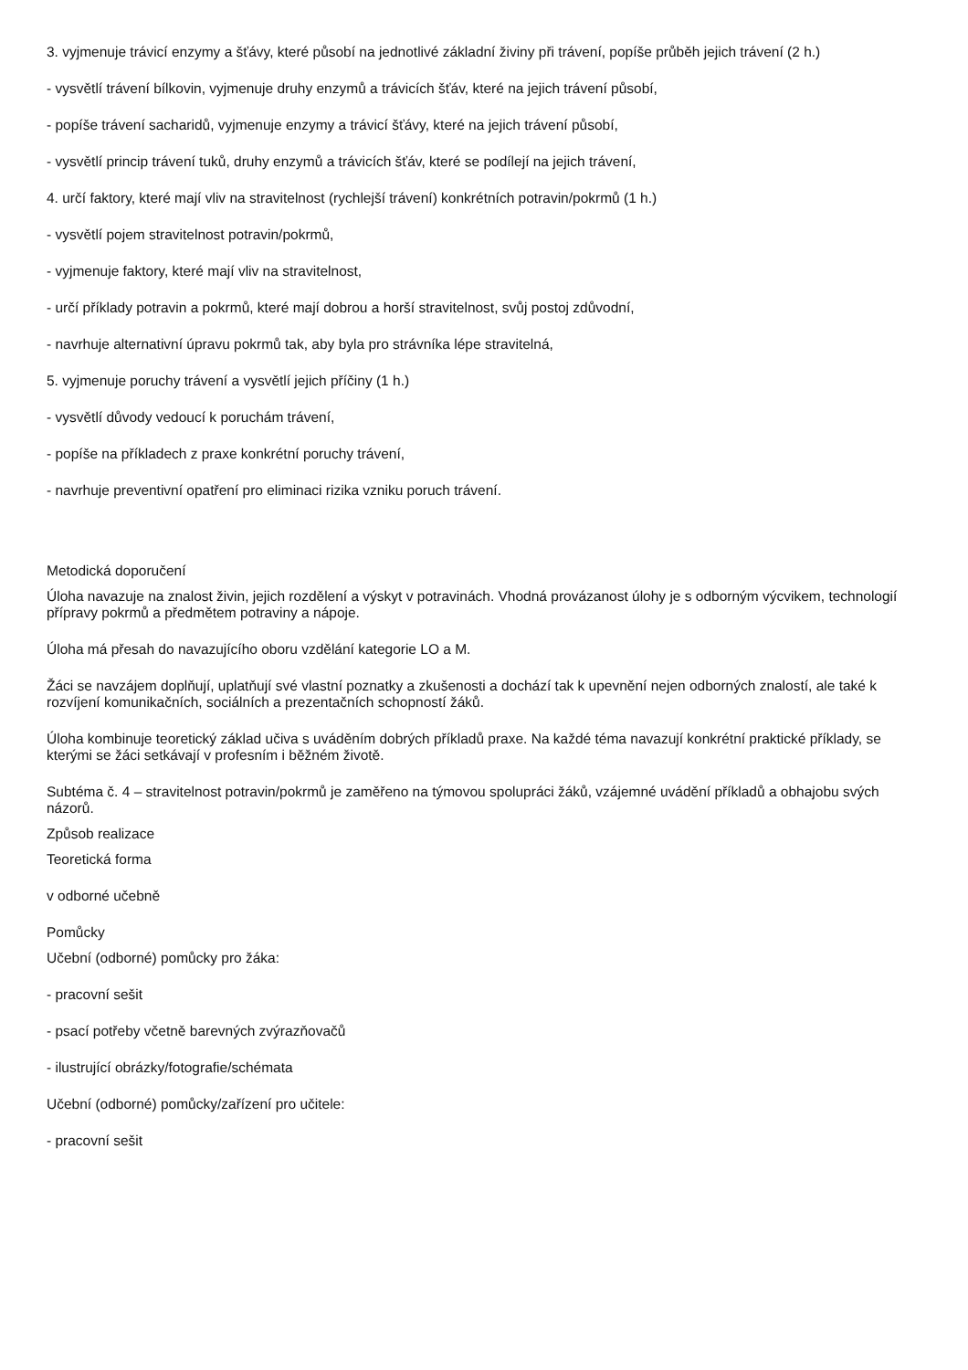3. vyjmenuje trávicí enzymy a šťávy, které působí na jednotlivé základní živiny při trávení, popíše průběh jejich trávení (2 h.)
- vysvětlí trávení bílkovin, vyjmenuje druhy enzymů a trávicích šťáv, které na jejich trávení působí,
- popíše trávení sacharidů, vyjmenuje enzymy a trávicí šťávy, které na jejich trávení působí,
- vysvětlí princip trávení tuků, druhy enzymů a trávicích šťáv, které se podílejí na jejich trávení,
4. určí faktory, které mají vliv na stravitelnost (rychlejší trávení) konkrétních potravin/pokrmů (1 h.)
- vysvětlí pojem stravitelnost potravin/pokrmů,
- vyjmenuje faktory, které mají vliv na stravitelnost,
- určí příklady potravin a pokrmů, které mají dobrou a horší stravitelnost, svůj postoj zdůvodní,
- navrhuje alternativní úpravu pokrmů tak, aby byla pro strávníka lépe stravitelná,
5. vyjmenuje poruchy trávení a vysvětlí jejich příčiny (1 h.)
- vysvětlí důvody vedoucí k poruchám trávení,
- popíše na příkladech z praxe konkrétní poruchy trávení,
- navrhuje preventivní opatření pro eliminaci rizika vzniku poruch trávení.
Metodická doporučení
Úloha navazuje na znalost živin, jejich rozdělení a výskyt v potravinách. Vhodná provázanost úlohy je s odborným výcvikem, technologií přípravy pokrmů a předmětem potraviny a nápoje.
Úloha má přesah do navazujícího oboru vzdělání kategorie LO a M.
Žáci se navzájem doplňují, uplatňují své vlastní poznatky a zkušenosti a dochází tak k upevnění nejen odborných znalostí, ale také k rozvíjení komunikačních, sociálních a prezentačních schopností žáků.
Úloha kombinuje teoretický základ učiva s uváděním dobrých příkladů praxe. Na každé téma navazují konkrétní praktické příklady, se kterými se žáci setkávají v profesním i běžném životě.
Subtéma č. 4 – stravitelnost potravin/pokrmů je zaměřeno na týmovou spolupráci žáků, vzájemné uvádění příkladů a obhajobu svých názorů.
Způsob realizace
Teoretická forma
v odborné učebně
Pomůcky
Učební (odborné) pomůcky pro žáka:
- pracovní sešit
- psací potřeby včetně barevných zvýrazňovačů
- ilustrující obrázky/fotografie/schémata
Učební (odborné) pomůcky/zařízení pro učitele:
- pracovní sešit